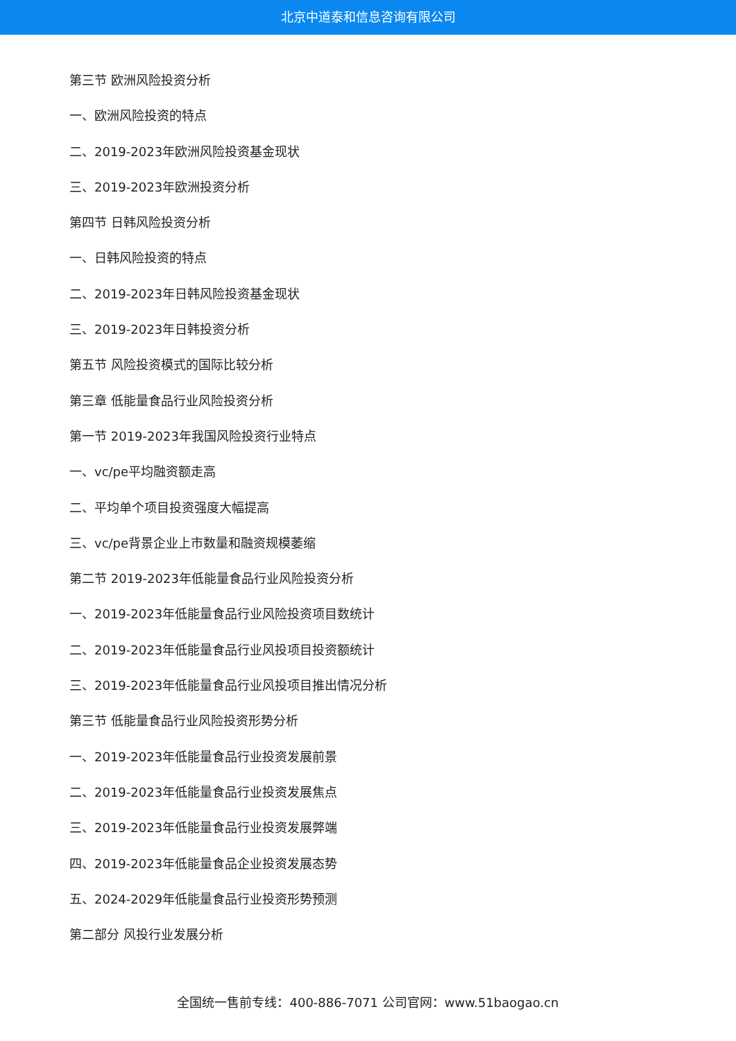北京中道泰和信息咨询有限公司
第三节 欧洲风险投资分析
一、欧洲风险投资的特点
二、2019-2023年欧洲风险投资基金现状
三、2019-2023年欧洲投资分析
第四节 日韩风险投资分析
一、日韩风险投资的特点
二、2019-2023年日韩风险投资基金现状
三、2019-2023年日韩投资分析
第五节 风险投资模式的国际比较分析
第三章 低能量食品行业风险投资分析
第一节 2019-2023年我国风险投资行业特点
一、vc/pe平均融资额走高
二、平均单个项目投资强度大幅提高
三、vc/pe背景企业上市数量和融资规模萎缩
第二节 2019-2023年低能量食品行业风险投资分析
一、2019-2023年低能量食品行业风险投资项目数统计
二、2019-2023年低能量食品行业风投项目投资额统计
三、2019-2023年低能量食品行业风投项目推出情况分析
第三节 低能量食品行业风险投资形势分析
一、2019-2023年低能量食品行业投资发展前景
二、2019-2023年低能量食品行业投资发展焦点
三、2019-2023年低能量食品行业投资发展弊端
四、2019-2023年低能量食品企业投资发展态势
五、2024-2029年低能量食品行业投资形势预测
第二部分 风投行业发展分析
全国统一售前专线：400-886-7071 公司官网：www.51baogao.cn